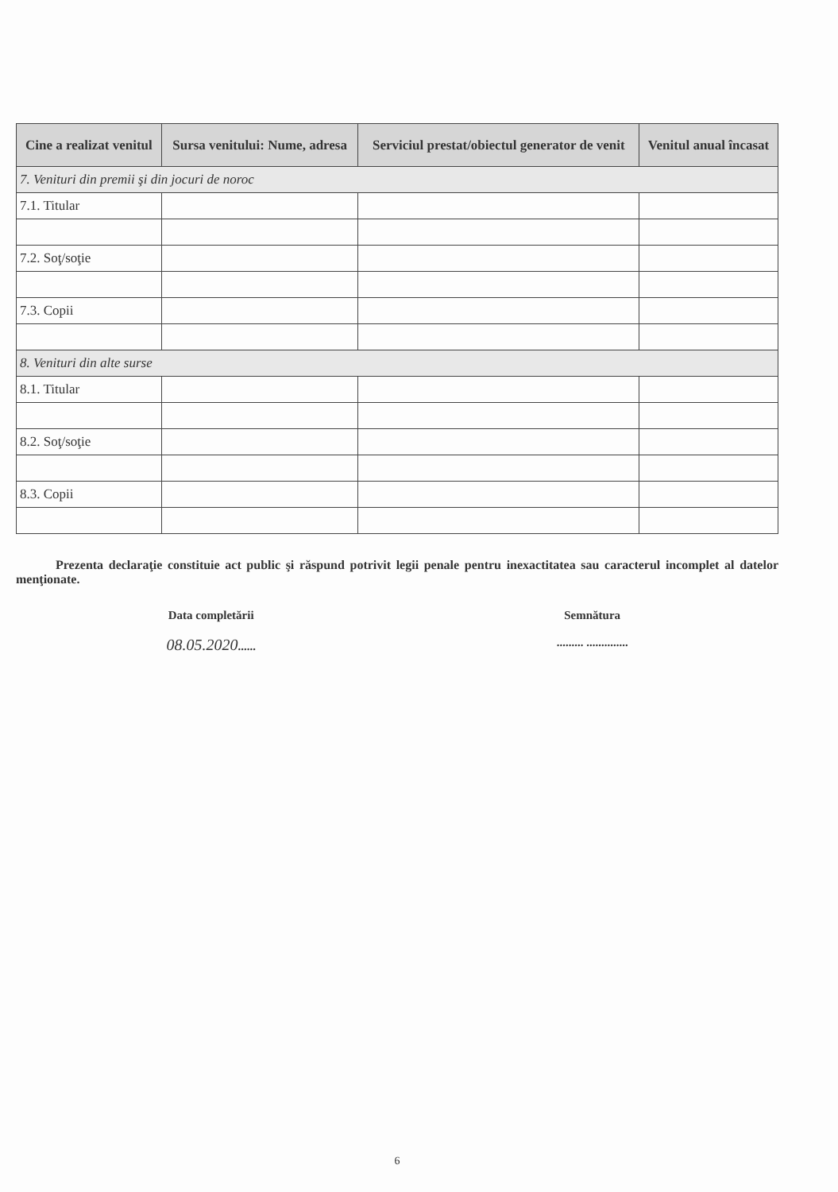| Cine a realizat venitul | Sursa venitului: Nume, adresa | Serviciul prestat/obiectul generator de venit | Venitul anual încasat |
| --- | --- | --- | --- |
| 7. Venituri din premii şi din jocuri de noroc | | | |
| 7.1. Titular | | | |
| 7.2. Soţ/soţie | | | |
| 7.3. Copii | | | |
| 8. Venituri din alte surse | | | |
| 8.1. Titular | | | |
| 8.2. Soţ/soţie | | | |
| 8.3. Copii | | | |
Prezenta declaraţie constituie act public şi răspund potrivit legii penale pentru inexactitatea sau caracterul incomplet al datelor menţionate.
Data completării
08.05.2020......
Semnătura
......... ..............
6